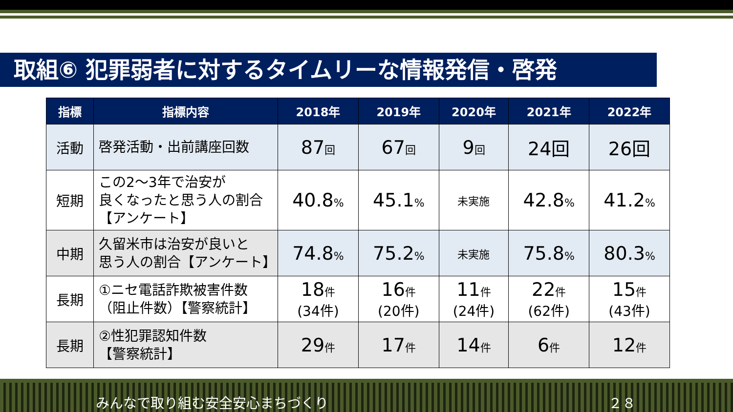取組⑥ 犯罪弱者に対するタイムリーな情報発信・啓発
| 指標 | 指標内容 | 2018年 | 2019年 | 2020年 | 2021年 | 2022年 |
| --- | --- | --- | --- | --- | --- | --- |
| 活動 | 啓発活動・出前講座回数 | 87 回 | 67 回 | 9 回 | 24回 | 26回 |
| 短期 | この2～3年で治安が 良くなったと思う人の割合 【アンケート】 | 40.8 % | 45.1 % | 未実施 | 42.8 % | 41.2 % |
| 中期 | 久留米市は治安が良いと 思う人の割合【アンケート】 | 74.8 % | 75.2 % | 未実施 | 75.8 % | 80.3 % |
| 長期 | ①ニセ電話詐欺被害件数 （阻止件数）【警察統計】 | 18 件 (34件) | 16 件 (20件) | 11 件 (24件) | 22 件 (62件) | 15 件 (43件) |
| 長期 | ②性犯罪認知件数 【警察統計】 | 29 件 | 17 件 | 14 件 | 6 件 | 12 件 |
みんなで取り組む安全安心まちづくり ２８